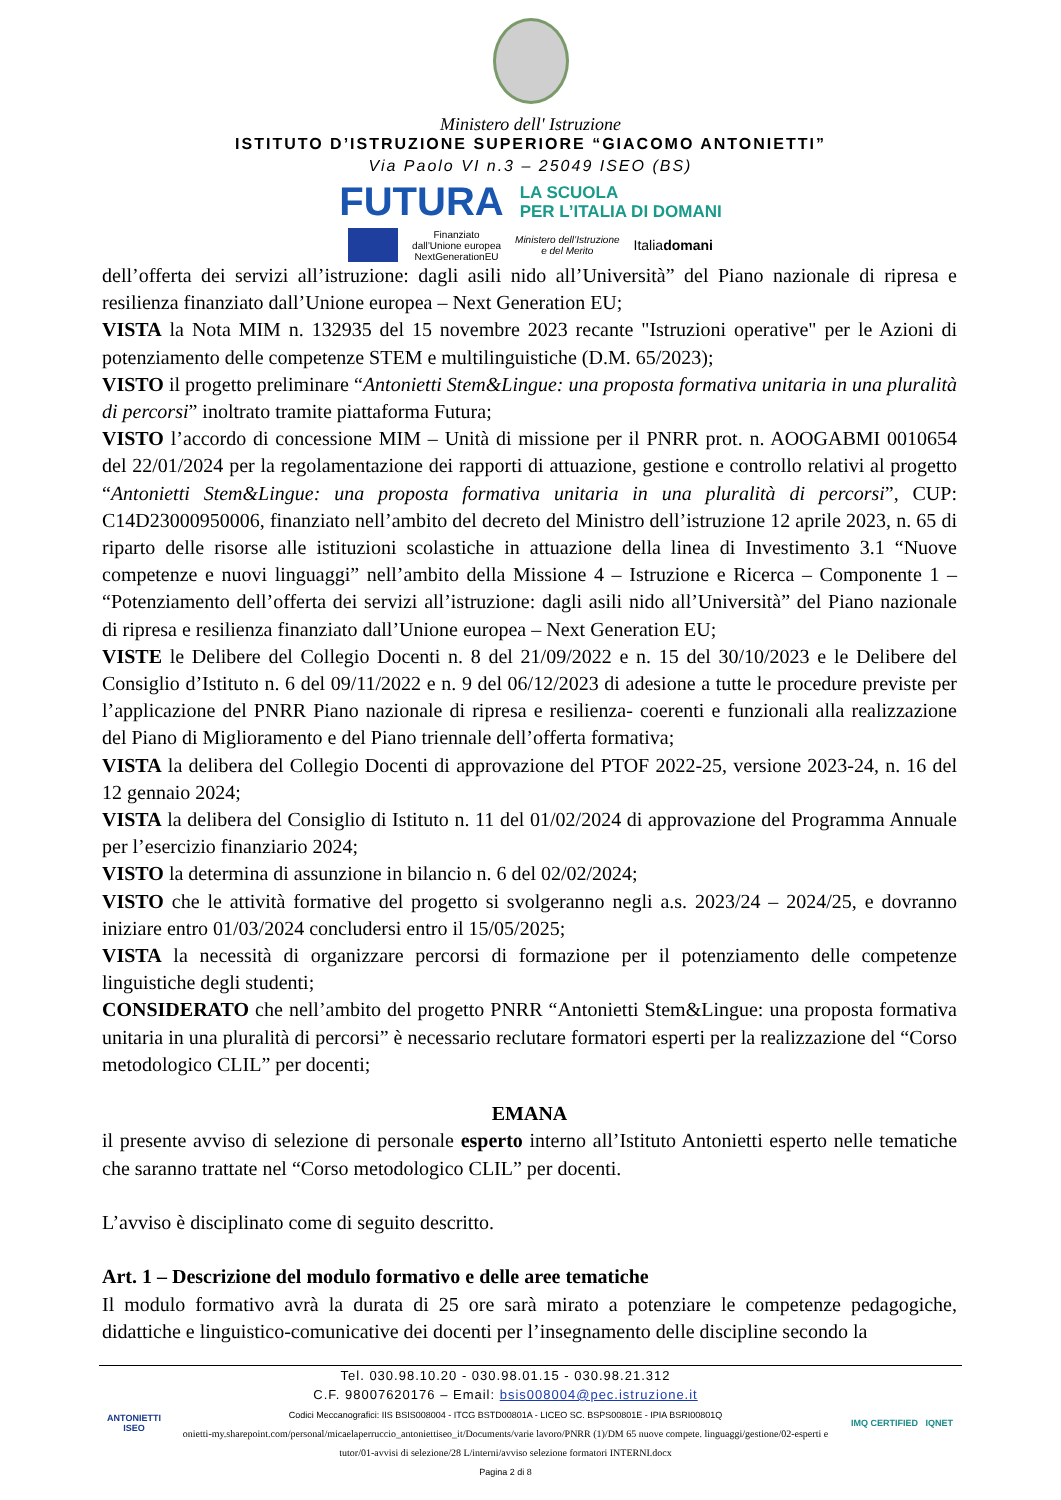Ministero dell' Istruzione
ISTITUTO D’ISTRUZIONE SUPERIORE “GIACOMO ANTONIETTI”
Via Paolo VI n.3 – 25049 ISEO (BS)
FUTURA LA SCUOLA
PER L’ITALIA DI DOMANI
Finanziato
dall’Unione europea
NextGenerationEU Ministero dell’Istruzione
e del Merito Italiadomani
dell’offerta dei servizi all’istruzione: dagli asili nido all’Università” del Piano nazionale di ripresa e resilienza finanziato dall’Unione europea – Next Generation EU;
VISTA la Nota MIM n. 132935 del 15 novembre 2023 recante "Istruzioni operative" per le Azioni di potenziamento delle competenze STEM e multilinguistiche (D.M. 65/2023);
VISTO il progetto preliminare “Antonietti Stem&Lingue: una proposta formativa unitaria in una pluralità di percorsi” inoltrato tramite piattaforma Futura;
VISTO l’accordo di concessione MIM – Unità di missione per il PNRR prot. n. AOOGABMI 0010654 del 22/01/2024 per la regolamentazione dei rapporti di attuazione, gestione e controllo relativi al progetto “Antonietti Stem&Lingue: una proposta formativa unitaria in una pluralità di percorsi”, CUP: C14D23000950006, finanziato nell’ambito del decreto del Ministro dell’istruzione 12 aprile 2023, n. 65 di riparto delle risorse alle istituzioni scolastiche in attuazione della linea di Investimento 3.1 “Nuove competenze e nuovi linguaggi” nell’ambito della Missione 4 – Istruzione e Ricerca – Componente 1 – “Potenziamento dell’offerta dei servizi all’istruzione: dagli asili nido all’Università” del Piano nazionale di ripresa e resilienza finanziato dall’Unione europea – Next Generation EU;
VISTE le Delibere del Collegio Docenti n. 8 del 21/09/2022 e n. 15 del 30/10/2023 e le Delibere del Consiglio d’Istituto n. 6 del 09/11/2022 e n. 9 del 06/12/2023 di adesione a tutte le procedure previste per l’applicazione del PNRR Piano nazionale di ripresa e resilienza- coerenti e funzionali alla realizzazione del Piano di Miglioramento e del Piano triennale dell’offerta formativa;
VISTA la delibera del Collegio Docenti di approvazione del PTOF 2022-25, versione 2023-24, n. 16 del 12 gennaio 2024;
VISTA la delibera del Consiglio di Istituto n. 11 del 01/02/2024 di approvazione del Programma Annuale per l’esercizio finanziario 2024;
VISTO la determina di assunzione in bilancio n. 6 del 02/02/2024;
VISTO che le attività formative del progetto si svolgeranno negli a.s. 2023/24 – 2024/25, e dovranno iniziare entro 01/03/2024 concludersi entro il 15/05/2025;
VISTA la necessità di organizzare percorsi di formazione per il potenziamento delle competenze linguistiche degli studenti;
CONSIDERATO che nell’ambito del progetto PNRR “Antonietti Stem&Lingue: una proposta formativa unitaria in una pluralità di percorsi” è necessario reclutare formatori esperti per la realizzazione del “Corso metodologico CLIL” per docenti;
EMANA
il presente avviso di selezione di personale esperto interno all’Istituto Antonietti esperto nelle tematiche che saranno trattate nel “Corso metodologico CLIL” per docenti.
L’avviso è disciplinato come di seguito descritto.
Art. 1 – Descrizione del modulo formativo e delle aree tematiche
Il modulo formativo avrà la durata di 25 ore sarà mirato a potenziare le competenze pedagogiche, didattiche e linguistico-comunicative dei docenti per l’insegnamento delle discipline secondo la
ANTONIETTI
ISEO
Tel. 030.98.10.20 - 030.98.01.15 - 030.98.21.312
C.F. 98007620176 – Email: bsis008004@pec.istruzione.it
Codici Meccanografici: IIS BSIS008004 - ITCG BSTD00801A - LICEO SC. BSPS00801E - IPIA BSRI00801Q
onietti-my.sharepoint.com/personal/micaelaperruccio_antoniettiseo_it/Documents/varie lavoro/PNRR (1)/DM 65 nuove compete. linguaggi/gestione/02-esperti e tutor/01-avvisi di selezione/28 L/interni/avviso selezione formatori INTERNI.docx
Pagina 2 di 8
IMQ CERTIFIED IQNET